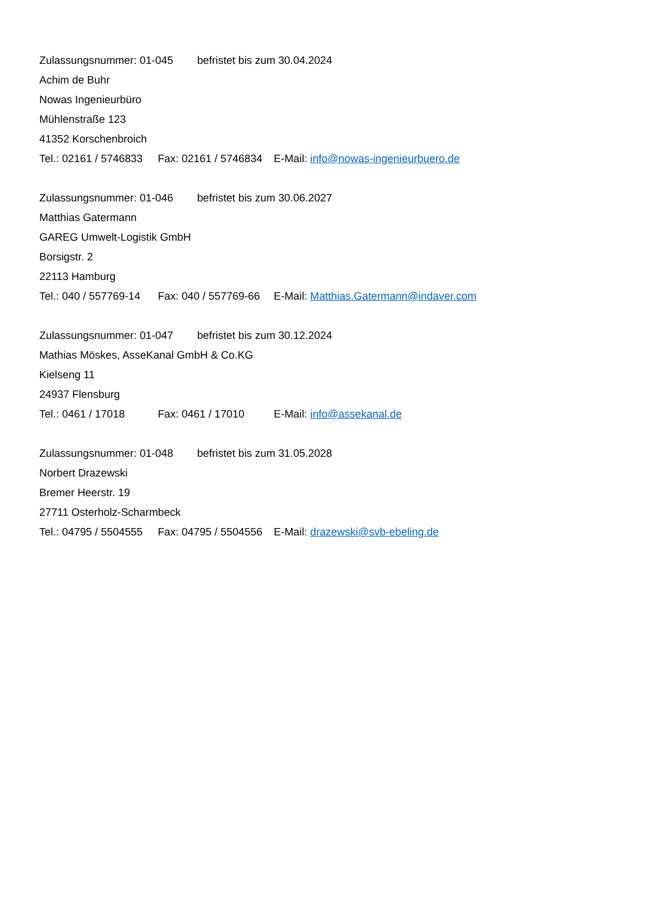Zulassungsnummer: 01-045 befristet bis zum 30.04.2024
Achim de Buhr
Nowas Ingenieurbüro
Mühlenstraße 123
41352 Korschenbroich
Tel.: 02161 / 5746833 Fax: 02161 / 5746834 E-Mail: info@nowas-ingenieurbuero.de
Zulassungsnummer: 01-046 befristet bis zum 30.06.2027
Matthias Gatermann
GAREG Umwelt-Logistik GmbH
Borsigstr. 2
22113 Hamburg
Tel.: 040 / 557769-14 Fax: 040 / 557769-66 E-Mail: Matthias.Gatermann@indaver.com
Zulassungsnummer: 01-047 befristet bis zum 30.12.2024
Mathias Möskes, AsseKanal GmbH & Co.KG
Kielseng 11
24937 Flensburg
Tel.: 0461 / 17018 Fax: 0461 / 17010 E-Mail: info@assekanal.de
Zulassungsnummer: 01-048 befristet bis zum 31.05.2028
Norbert Drazewski
Bremer Heerstr. 19
27711 Osterholz-Scharmbeck
Tel.: 04795 / 5504555 Fax: 04795 / 5504556 E-Mail: drazewski@svb-ebeling.de